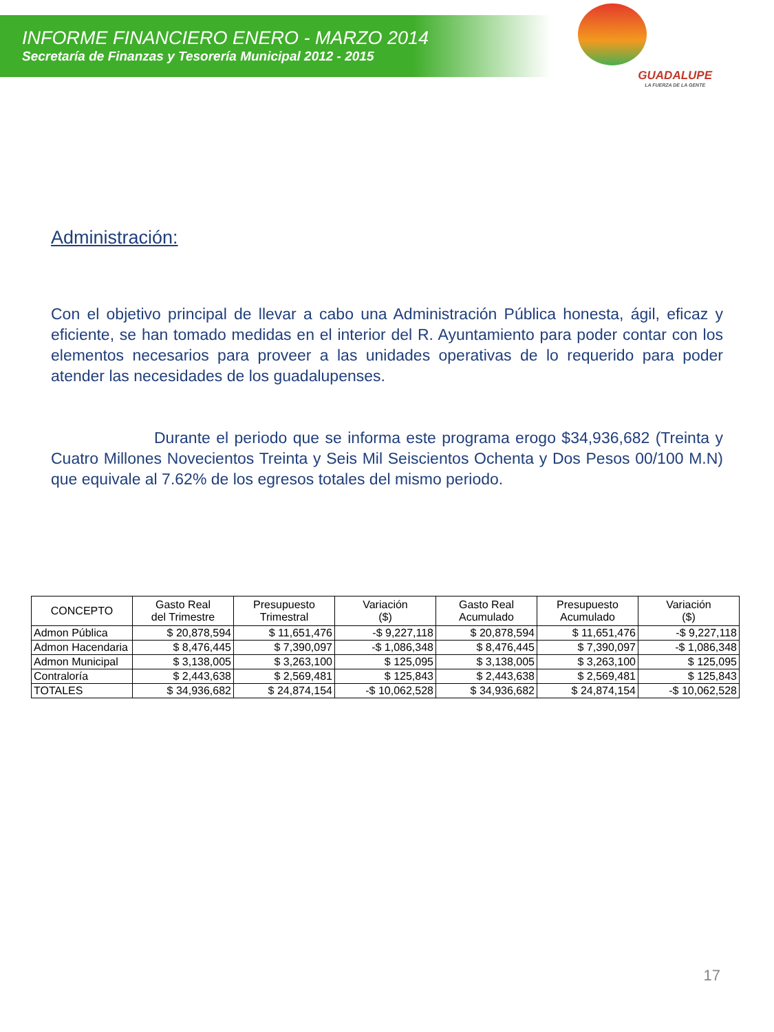INFORME FINANCIERO ENERO - MARZO 2014
Secretaría de Finanzas y Tesorería Municipal 2012 - 2015
GUADALUPE
LA FUERZA DE LA GENTE
Administración:
Con el objetivo principal de llevar a cabo una Administración Pública honesta, ágil, eficaz y eficiente, se han tomado medidas en el interior del R. Ayuntamiento para poder contar con los elementos necesarios para proveer a las unidades operativas de lo requerido para poder atender las necesidades de los guadalupenses.
Durante el periodo que se informa este programa erogo $34,936,682 (Treinta y Cuatro Millones Novecientos Treinta y Seis Mil Seiscientos Ochenta y Dos Pesos 00/100 M.N) que equivale al 7.62% de los egresos totales del mismo periodo.
| CONCEPTO | Gasto Real del Trimestre | Presupuesto Trimestral | Variación ($) | Gasto Real Acumulado | Presupuesto Acumulado | Variación ($) |
| --- | --- | --- | --- | --- | --- | --- |
| Admon Pública | $ 20,878,594 | $ 11,651,476 | -$ 9,227,118 | $ 20,878,594 | $ 11,651,476 | -$ 9,227,118 |
| Admon Hacendaria | $ 8,476,445 | $ 7,390,097 | -$ 1,086,348 | $ 8,476,445 | $ 7,390,097 | -$ 1,086,348 |
| Admon Municipal | $ 3,138,005 | $ 3,263,100 | $ 125,095 | $ 3,138,005 | $ 3,263,100 | $ 125,095 |
| Contraloría | $ 2,443,638 | $ 2,569,481 | $ 125,843 | $ 2,443,638 | $ 2,569,481 | $ 125,843 |
| TOTALES | $ 34,936,682 | $ 24,874,154 | -$ 10,062,528 | $ 34,936,682 | $ 24,874,154 | -$ 10,062,528 |
17